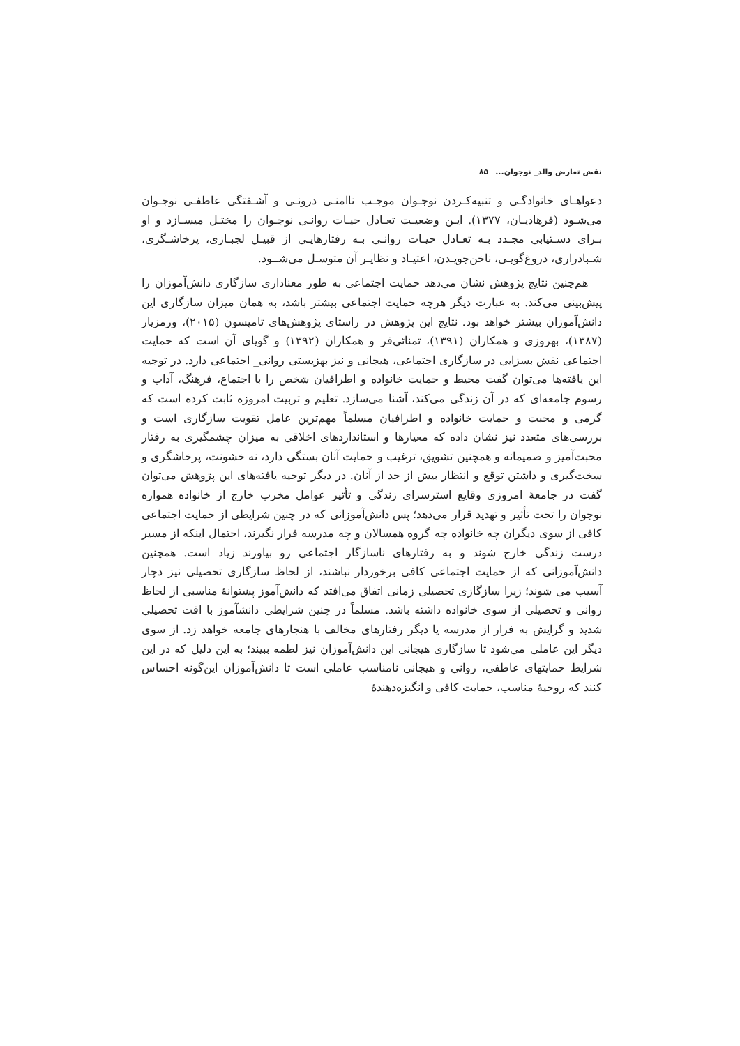نقش تعارض والد_ نوجوان... ۸۵
دعواهـای خانوادگـی و تنبیه‌کـردن نوجـوان موجـب ناامنـی درونـی و آشـفتگی عاطفـی نوجـوان می‌شـود (فرهادیـان، ۱۳۷۷). ایـن وضعیـت تعـادل حیـات روانـی نوجـوان را مختـل میسـازد و او بـرای دسـتیابی مجـدد بـه تعـادل حیـات روانـی بـه رفتارهایـی از قبیـل لجبـازی، پرخاشـگری، شـبادراری، دروغ‌گویـی، ناخن‌جویـدن، اعتیـاد و نظایـر آن متوسـل می‌شــود.
هم‌چنین نتایج پژوهش نشان می‌دهد حمایت اجتماعی به طور معناداری سازگاری دانش‌آموزان را پیش‌بینی می‌کند. به عبارت دیگر هرچه حمایت اجتماعی بیشتر باشد، به همان میزان سازگاری این دانش‌آموزان بیشتر خواهد بود. نتایج این پژوهش در راستای پژوهش‌های تامپسون (۲۰۱۵)، ورمزیار (۱۳۸۷)، بهروزی و همکاران (۱۳۹۱)، تمنائی‌فر و همکاران (۱۳۹۲) و گویای آن است که حمایت اجتماعی نقش بسزایی در سازگاری اجتماعی، هیجانی و نیز بهزیستی روانی_ اجتماعی دارد. در توجیه این یافته‌ها می‌توان گفت محیط و حمایت خانواده و اطرافیان شخص را با اجتماع، فرهنگ، آداب و رسوم جامعه‌ای که در آن زندگی می‌کند، آشنا می‌سازد. تعلیم و تربیت امروزه ثابت کرده است که گرمی و محبت و حمایت خانواده و اطرافیان مسلماً مهم‌ترین عامل تقویت سازگاری است و بررسی‌های متعدد نیز نشان داده که معیارها و استانداردهای اخلاقی به میزان چشمگیری به رفتار محبت‌آمیز و صمیمانه و همچنین تشویق، ترغیب و حمایت آنان بستگی دارد، نه خشونت، پرخاشگری و سخت‌گیری و داشتن توقع و انتظار بیش از حد از آنان. در دیگر توجیه یافته‌های این پژوهش می‌توان گفت در جامعهٔ امروزی وقایع استرسزای زندگی و تأثیر عوامل مخرب خارج از خانواده همواره نوجوان را تحت تأثیر و تهدید قرار می‌دهد؛ پس دانش‌آموزانی که در چنین شرایطی از حمایت اجتماعی کافی از سوی دیگران چه خانواده چه گروه همسالان و چه مدرسه قرار نگیرند، احتمال اینکه از مسیر درست زندگی خارج شوند و به رفتارهای ناسازگار اجتماعی رو بیاورند زیاد است. همچنین دانش‌آموزانی که از حمایت اجتماعی کافی برخوردار نباشند، از لحاظ سازگاری تحصیلی نیز دچار آسیب می شوند؛ زیرا سازگازی تحصیلی زمانی اتفاق می‌افتد که دانش‌آموز پشتوانهٔ مناسبی از لحاظ روانی و تحصیلی از سوی خانواده داشته باشد. مسلماً در چنین شرایطی دانشآموز با افت تحصیلی شدید و گرایش به فرار از مدرسه یا دیگر رفتارهای مخالف با هنجارهای جامعه خواهد زد. از سوی دیگر این عاملی می‌شود تا سازگاری هیجانی این دانش‌آموزان نیز لطمه ببیند؛ به این دلیل که در این شرایط حمایتهای عاطفی، روانی و هیجانی نامناسب عاملی است تا دانش‌آموزان این‌گونه احساس کنند که روحیهٔ مناسب، حمایت کافی و انگیزه‌دهندهٔ